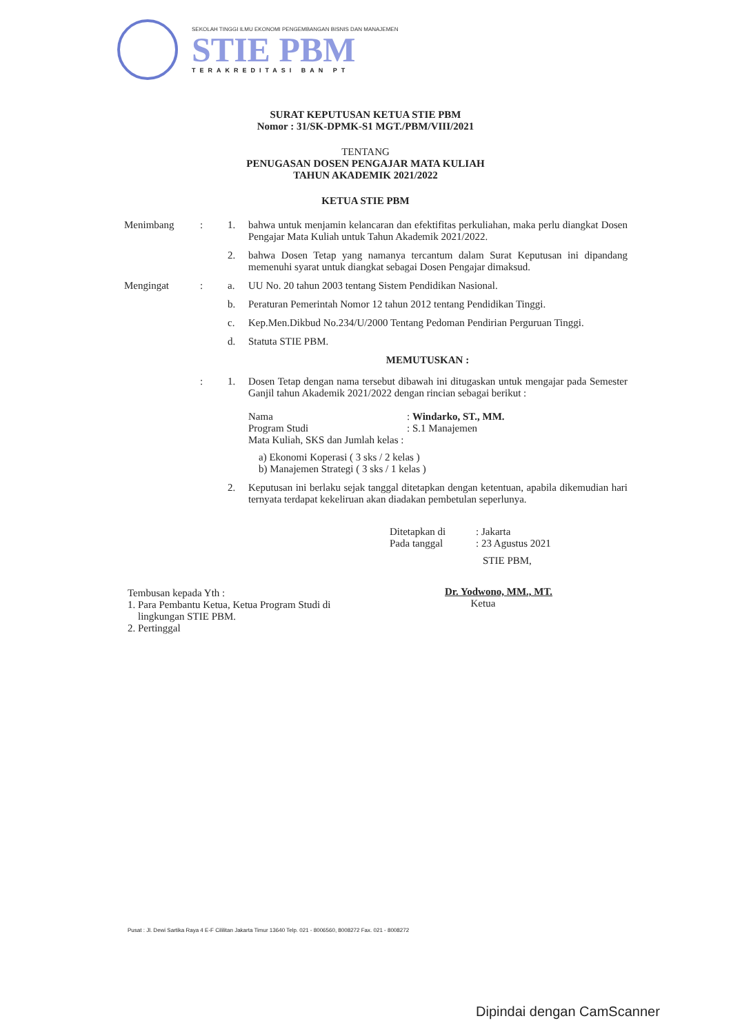SEKOLAH TINGGI ILMU EKONOMI PENGEMBANGAN BISNIS DAN MANAJEMEN
STIE PBM
TERAKREDITASI BAN PT
SURAT KEPUTUSAN KETUA STIE PBM
Nomor : 31/SK-DPMK-S1 MGT./PBM/VIII/2021
TENTANG
PENUGASAN DOSEN PENGAJAR MATA KULIAH
TAHUN AKADEMIK 2021/2022
KETUA STIE PBM
Menimbang : 1. bahwa untuk menjamin kelancaran dan efektifitas perkuliahan, maka perlu diangkat Dosen Pengajar Mata Kuliah untuk Tahun Akademik 2021/2022.
2. bahwa Dosen Tetap yang namanya tercantum dalam Surat Keputusan ini dipandang memenuhi syarat untuk diangkat sebagai Dosen Pengajar dimaksud.
Mengingat : a. UU No. 20 tahun 2003 tentang Sistem Pendidikan Nasional.
b. Peraturan Pemerintah Nomor 12 tahun 2012 tentang Pendidikan Tinggi.
c. Kep.Men.Dikbud No.234/U/2000 Tentang Pedoman Pendirian Perguruan Tinggi.
d. Statuta STIE PBM.
MEMUTUSKAN :
: 1. Dosen Tetap dengan nama tersebut dibawah ini ditugaskan untuk mengajar pada Semester Ganjil tahun Akademik 2021/2022 dengan rincian sebagai berikut :
Nama: Windarko, ST., MM.
Program Studi: S.1 Manajemen
Mata Kuliah, SKS dan Jumlah kelas :
a) Ekonomi Koperasi ( 3 sks / 2 kelas )
b) Manajemen Strategi ( 3 sks / 1 kelas )
2. Keputusan ini berlaku sejak tanggal ditetapkan dengan ketentuan, apabila dikemudian hari ternyata terdapat kekeliruan akan diadakan pembetulan seperlunya.
Ditetapkan di: Jakarta
Pada tanggal: 23 Agustus 2021
STIE PBM,
Tembusan kepada Yth :
1. Para Pembantu Ketua, Ketua Program Studi di
lingkungan STIE PBM.
2. Pertinggal
Dr. Yodwono, MM., MT.
Ketua
Pusat : Jl. Dewi Sartika Raya 4 E-F Cililitan Jakarta Timur 13640 Telp. 021 - 8006560, 8008272 Fax. 021 - 8008272
Dipindai dengan CamScanner